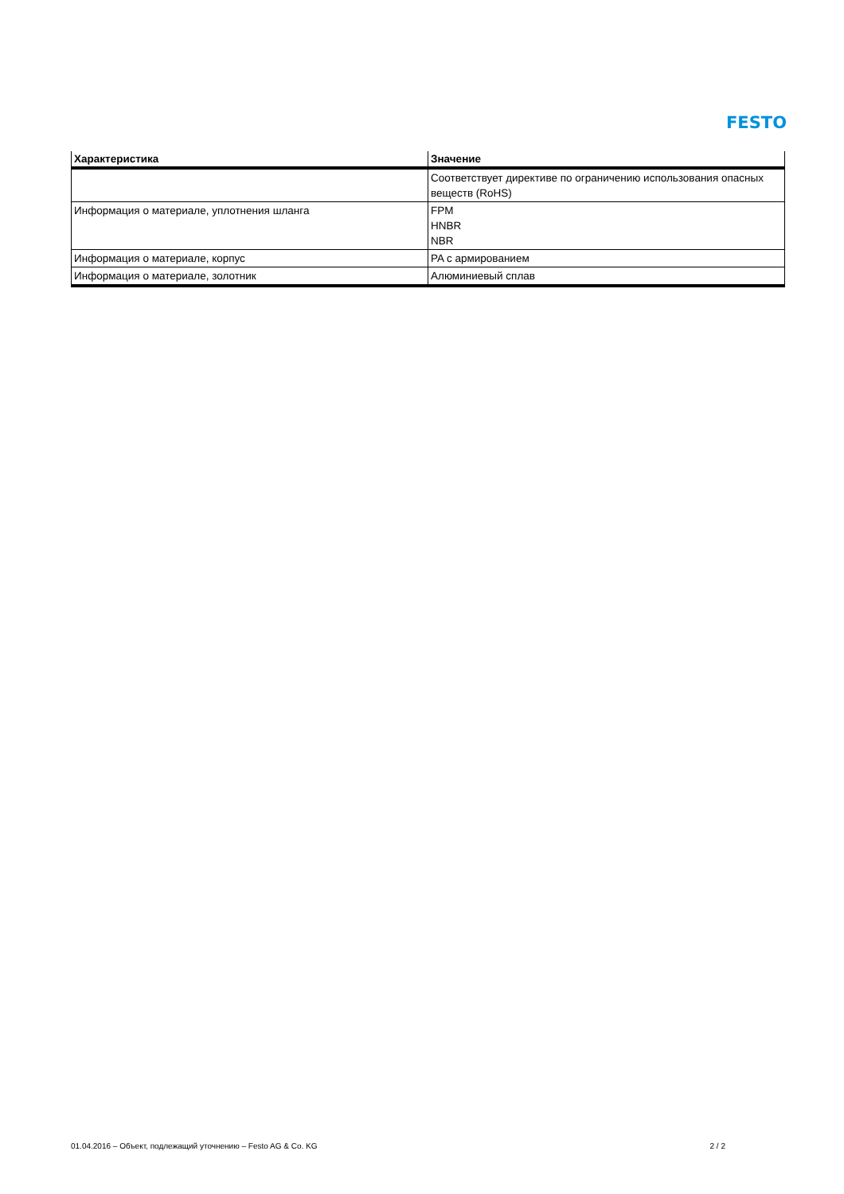FESTO
| Характеристика | Значение |
| --- | --- |
| | Соответствует директиве по ограничению использования опасных веществ (RoHS) |
| Информация о материале, уплотнения шланга | FPM HNBR NBR |
| Информация о материале, корпус | PA с армированием |
| Информация о материале, золотник | Алюминиевый сплав |
01.04.2016 – Объект, подлежащий уточнению – Festo AG & Co. KG 2 / 2